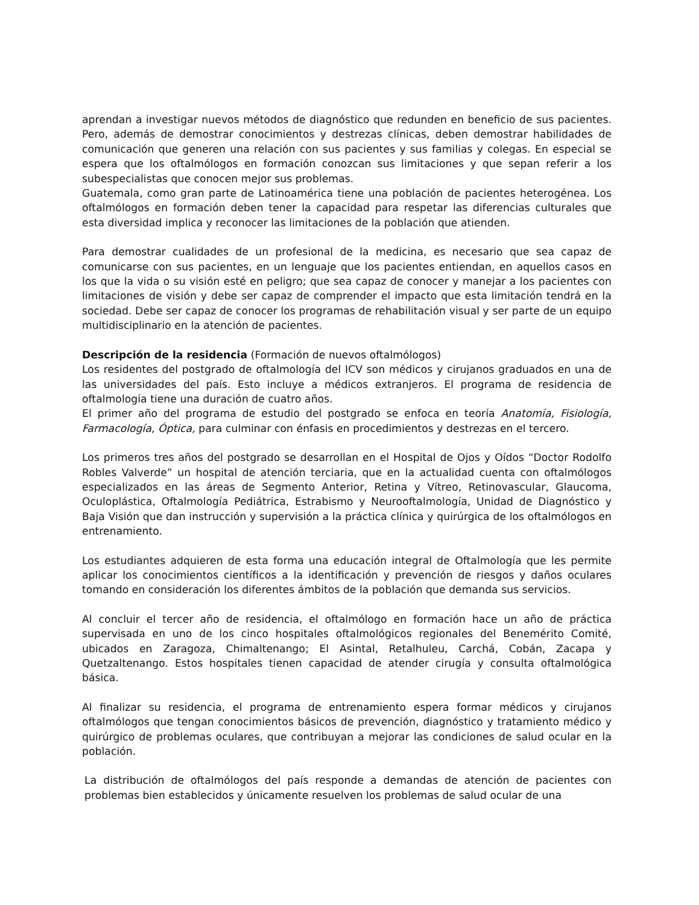aprendan a investigar nuevos métodos de diagnóstico que redunden en beneficio de sus pacientes. Pero, además de demostrar conocimientos y destrezas clínicas, deben demostrar habilidades de comunicación que generen una relación con sus pacientes y sus familias y colegas. En especial se espera que los oftalmólogos en formación conozcan sus limitaciones y que sepan referir a los subespecialistas que conocen mejor sus problemas.
Guatemala, como gran parte de Latinoamérica tiene una población de pacientes heterogénea. Los oftalmólogos en formación deben tener la capacidad para respetar las diferencias culturales que esta diversidad implica y reconocer las limitaciones de la población que atienden.
Para demostrar cualidades de un profesional de la medicina, es necesario que sea capaz de comunicarse con sus pacientes, en un lenguaje que los pacientes entiendan, en aquellos casos en los que la vida o su visión esté en peligro; que sea capaz de conocer y manejar a los pacientes con limitaciones de visión y debe ser capaz de comprender el impacto que esta limitación tendrá en la sociedad. Debe ser capaz de conocer los programas de rehabilitación visual y ser parte de un equipo multidisciplinario en la atención de pacientes.
Descripción de la residencia (Formación de nuevos oftalmólogos)
Los residentes del postgrado de oftalmología del ICV son médicos y cirujanos graduados en una de las universidades del país. Esto incluye a médicos extranjeros. El programa de residencia de oftalmología tiene una duración de cuatro años.
El primer año del programa de estudio del postgrado se enfoca en teoría Anatomía, Fisiología, Farmacología, Óptica, para culminar con énfasis en procedimientos y destrezas en el tercero.
Los primeros tres años del postgrado se desarrollan en el Hospital de Ojos y Oídos “Doctor Rodolfo Robles Valverde” un hospital de atención terciaria, que en la actualidad cuenta con oftalmólogos especializados en las áreas de Segmento Anterior, Retina y Vítreo, Retinovascular, Glaucoma, Oculoplástica, Oftalmología Pediátrica, Estrabismo y Neurooftalmología, Unidad de Diagnóstico y Baja Visión que dan instrucción y supervisión a la práctica clínica y quirúrgica de los oftalmólogos en entrenamiento.
Los estudiantes adquieren de esta forma una educación integral de Oftalmología que les permite aplicar los conocimientos científicos a la identificación y prevención de riesgos y daños oculares tomando en consideración los diferentes ámbitos de la población que demanda sus servicios.
Al concluir el tercer año de residencia, el oftalmólogo en formación hace un año de práctica supervisada en uno de los cinco hospitales oftalmológicos regionales del Benemérito Comité, ubicados en Zaragoza, Chimaltenango; El Asintal, Retalhuleu, Carchá, Cobán, Zacapa y Quetzaltenango. Estos hospitales tienen capacidad de atender cirugía y consulta oftalmológica básica.
Al finalizar su residencia, el programa de entrenamiento espera formar médicos y cirujanos oftalmólogos que tengan conocimientos básicos de prevención, diagnóstico y tratamiento médico y quirúrgico de problemas oculares, que contribuyan a mejorar las condiciones de salud ocular en la población.
La distribución de oftalmólogos del país responde a demandas de atención de pacientes con problemas bien establecidos y únicamente resuelven los problemas de salud ocular de una